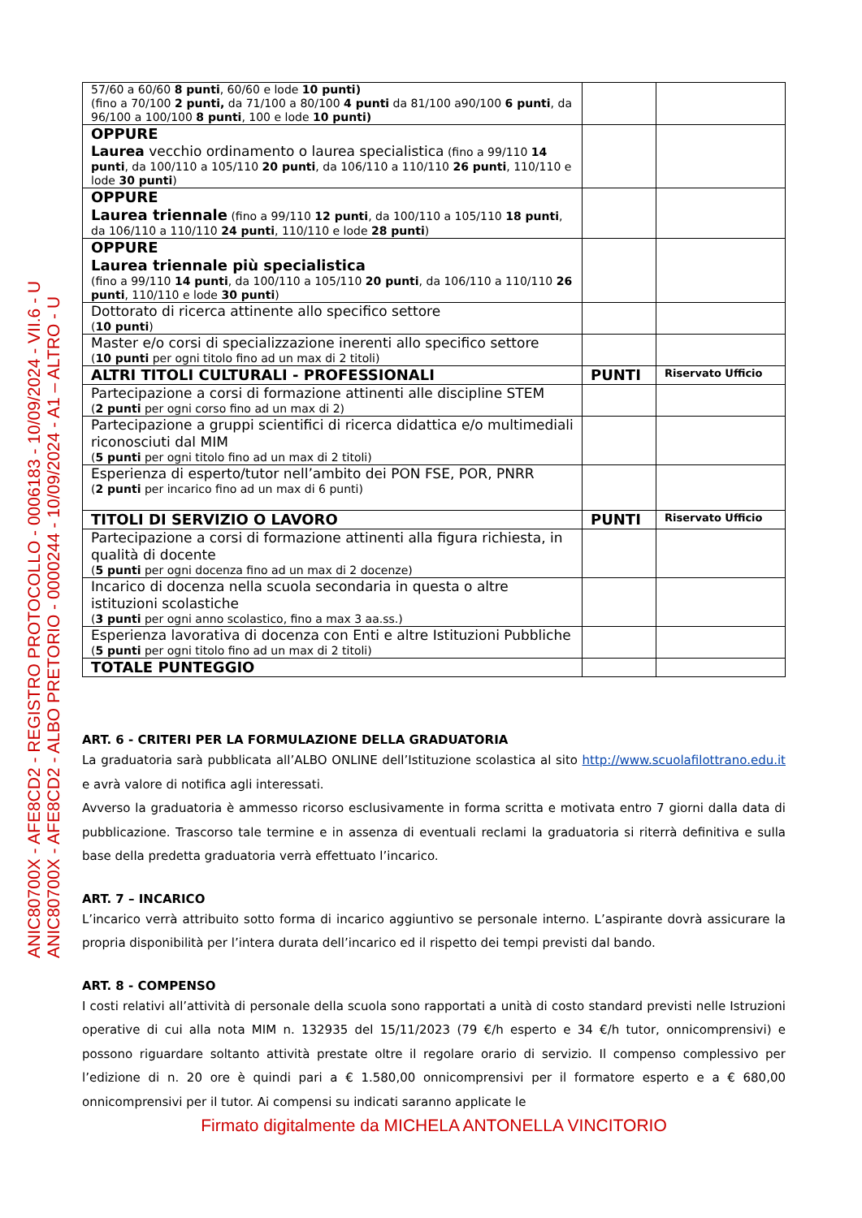ANIC80700X - AFE8CD2 - REGISTRO PROTOCOLLO - 0006183 - 10/09/2024 - VII.6 - U
ANIC80700X - AFE8CD2 - ALBO PRETORIO - 0000244 - 10/09/2024 - A1 – ALTRO - U
| 57/60 a 60/60 8 punti , 60/60 e lode 10 punti) (fino a 70/100 2 punti, da 71/100 a 80/100 4 punti da 81/100 a90/100 6 punti , da 96/100 a 100/100 8 punti , 100 e lode 10 punti) | | |
| OPPURE Laurea vecchio ordinamento o laurea specialistica (fino a 99/110 14 punti , da 100/110 a 105/110 20 punti , da 106/110 a 110/110 26 punti , 110/110 e lode 30 punti ) | | |
| OPPURE Laurea triennale (fino a 99/110 12 punti , da 100/110 a 105/110 18 punti , da 106/110 a 110/110 24 punti , 110/110 e lode 28 punti ) | | |
| OPPURE Laurea triennale più specialistica (fino a 99/110 14 punti , da 100/110 a 105/110 20 punti , da 106/110 a 110/110 26 punti , 110/110 e lode 30 punti ) | | |
| Dottorato di ricerca attinente allo specifico settore ( 10 punti ) | | |
| Master e/o corsi di specializzazione inerenti allo specifico settore ( 10 punti per ogni titolo fino ad un max di 2 titoli) | | |
| ALTRI TITOLI CULTURALI - PROFESSIONALI | PUNTI | Riservato Ufficio |
| Partecipazione a corsi di formazione attinenti alle discipline STEM ( 2 punti per ogni corso fino ad un max di 2) | | |
| Partecipazione a gruppi scientifici di ricerca didattica e/o multimediali riconosciuti dal MIM ( 5 punti per ogni titolo fino ad un max di 2 titoli) | | |
| Esperienza di esperto/tutor nell’ambito dei PON FSE, POR, PNRR ( 2 punti per incarico fino ad un max di 6 punti) | | |
| TITOLI DI SERVIZIO O LAVORO | PUNTI | Riservato Ufficio |
| Partecipazione a corsi di formazione attinenti alla figura richiesta, in qualità di docente ( 5 punti per ogni docenza fino ad un max di 2 docenze) | | |
| Incarico di docenza nella scuola secondaria in questa o altre istituzioni scolastiche ( 3 punti per ogni anno scolastico, fino a max 3 aa.ss.) | | |
| Esperienza lavorativa di docenza con Enti e altre Istituzioni Pubbliche ( 5 punti per ogni titolo fino ad un max di 2 titoli) | | |
| TOTALE PUNTEGGIO | | |
ART. 6 - CRITERI PER LA FORMULAZIONE DELLA GRADUATORIA
La graduatoria sarà pubblicata all’ALBO ONLINE dell’Istituzione scolastica al sito http://www.scuolafilottrano.edu.it e avrà valore di notifica agli interessati.
Avverso la graduatoria è ammesso ricorso esclusivamente in forma scritta e motivata entro 7 giorni dalla data di pubblicazione. Trascorso tale termine e in assenza di eventuali reclami la graduatoria si riterrà definitiva e sulla base della predetta graduatoria verrà effettuato l’incarico.
ART. 7 – INCARICO
L’incarico verrà attribuito sotto forma di incarico aggiuntivo se personale interno. L’aspirante dovrà assicurare la propria disponibilità per l’intera durata dell’incarico ed il rispetto dei tempi previsti dal bando.
ART. 8 - COMPENSO
I costi relativi all’attività di personale della scuola sono rapportati a unità di costo standard previsti nelle Istruzioni operative di cui alla nota MIM n. 132935 del 15/11/2023 (79 €/h esperto e 34 €/h tutor, onnicomprensivi) e possono riguardare soltanto attività prestate oltre il regolare orario di servizio. Il compenso complessivo per l’edizione di n. 20 ore è quindi pari a € 1.580,00 onnicomprensivi per il formatore esperto e a € 680,00 onnicomprensivi per il tutor. Ai compensi su indicati saranno applicate le
Firmato digitalmente da MICHELA ANTONELLA VINCITORIO